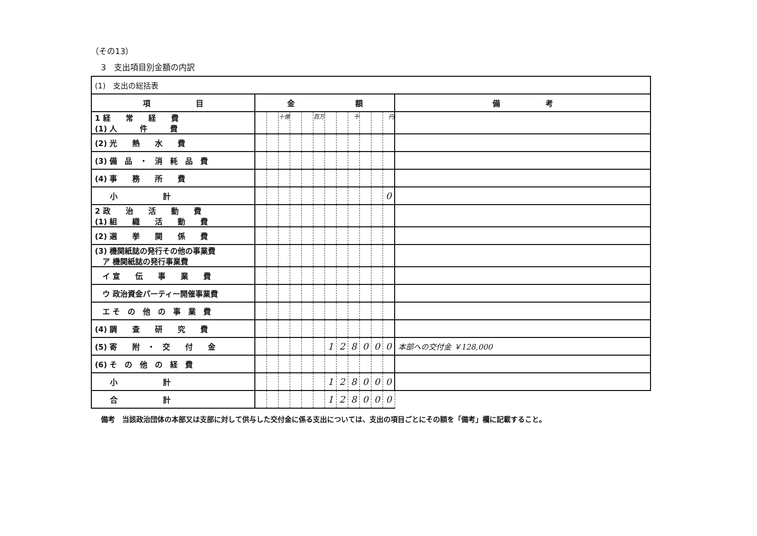（その13）
3　支出項目別金額の内訳
| (1) 支出の総括表 | | | | | | | | | | | | | |
| 項 目 | 金 額 | | | | | | | | | | | | 備 考 |
| 1 経 常 経 費 (1) 人 件 費 | | | 十億 | | | 百万 | | | 千 | | | 円 | |
| (2) 光 熱 水 費 | | | | | | | | | | | | | |
| (3) 備 品 ・ 消 耗 品 費 | | | | | | | | | | | | | |
| (4) 事 務 所 費 | | | | | | | | | | | | | |
| 小 計 | | | | | | | | | | | | 0 | |
| 2 政 治 活 動 費 (1) 組 織 活 動 費 | | | | | | | | | | | | | |
| (2) 選 挙 関 係 費 | | | | | | | | | | | | | |
| (3) 機関紙誌の発行その他の事業費 ア 機関紙誌の発行事業費 | | | | | | | | | | | | | |
| イ 宣 伝 事 業 費 | | | | | | | | | | | | | |
| ウ 政治資金パーティー開催事業費 | | | | | | | | | | | | | |
| エ そ の 他 の 事 業 費 | | | | | | | | | | | | | |
| (4) 調 査 研 究 費 | | | | | | | | | | | | | |
| (5) 寄 附 ・ 交 付 金 | | | | | | | 1 | 2 | 8 | 0 | 0 | 0 | 本部への交付金 ￥128,000 |
| (6) そ の 他 の 経 費 | | | | | | | | | | | | | |
| 小 計 | | | | | | | 1 | 2 | 8 | 0 | 0 | 0 | |
| 合 計 | | | | | | | 1 | 2 | 8 | 0 | 0 | 0 | |
備考　当該政治団体の本部又は支部に対して供与した交付金に係る支出については、支出の項目ごとにその額を「備考」欄に記載すること。